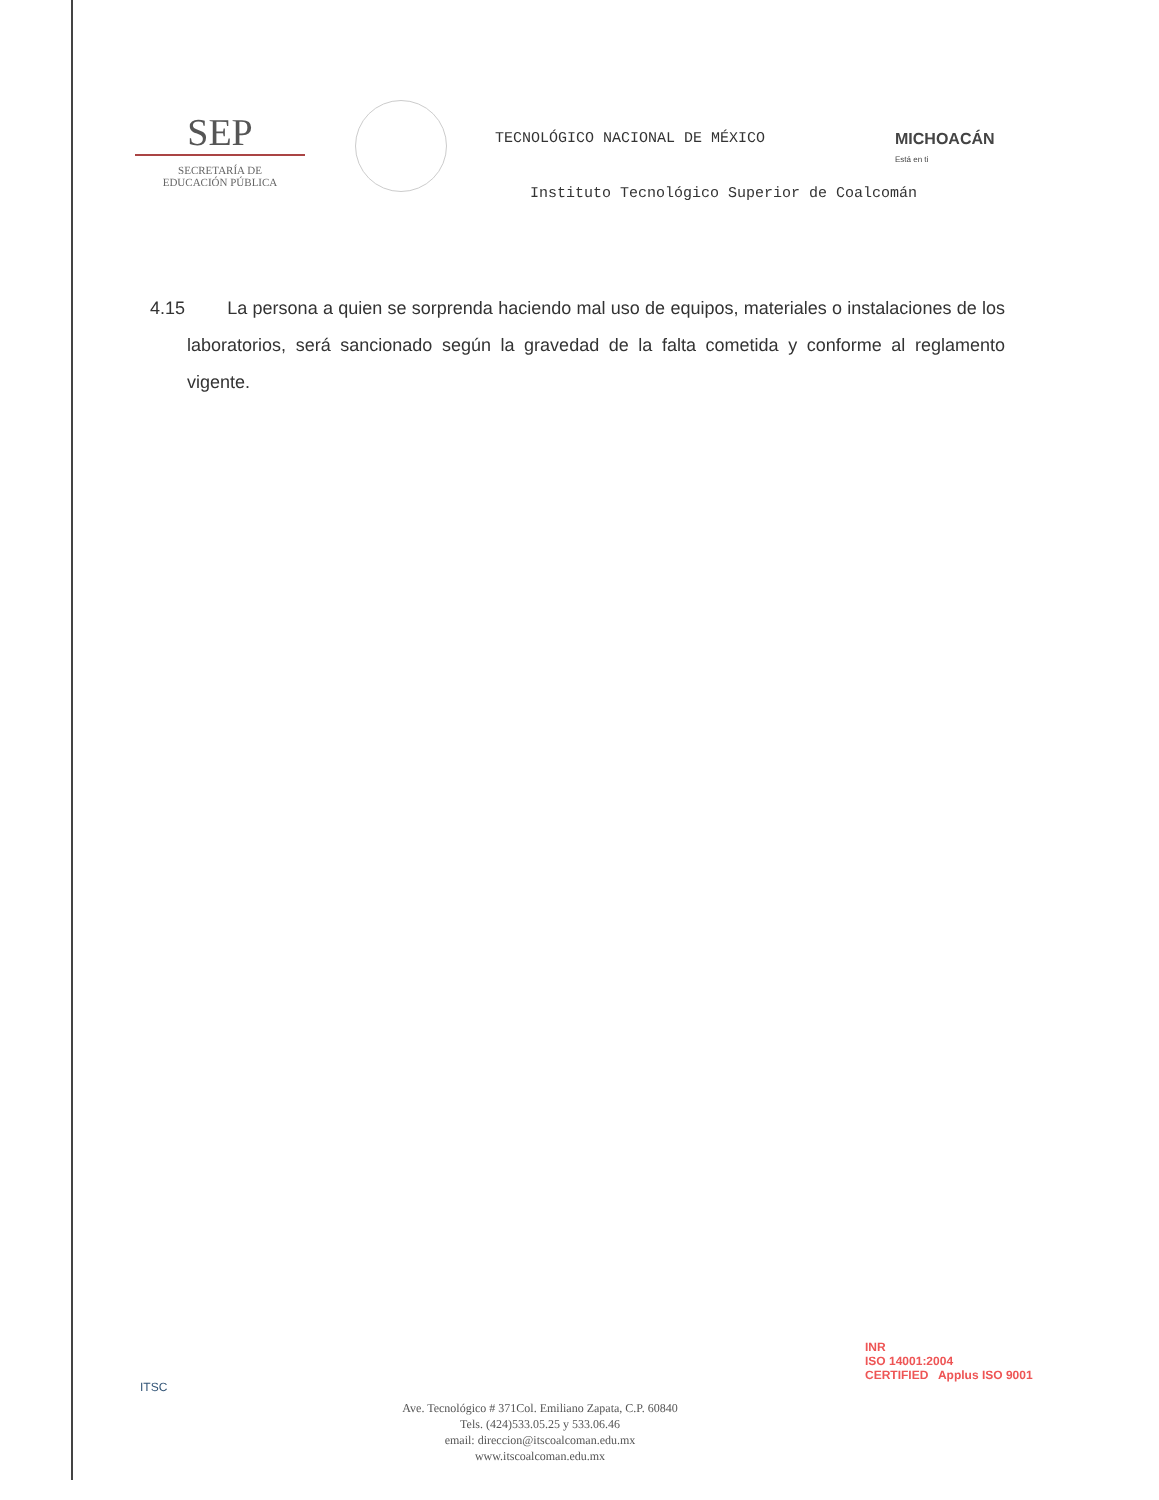SEP
SECRETARÍA DE
EDUCACIÓN PÚBLICA
TECNOLÓGICO NACIONAL DE MÉXICO MICHOACÁN Está en ti
Instituto Tecnológico Superior de Coalcomán
4.15 La persona a quien se sorprenda haciendo mal uso de equipos, materiales o instalaciones de los laboratorios, será sancionado según la gravedad de la falta cometida y conforme al reglamento vigente.
ITSC
Ave. Tecnológico # 371Col. Emiliano Zapata, C.P. 60840
Tels. (424)533.05.25 y 533.06.46
email: direccion@itscoalcoman.edu.mx
www.itscoalcoman.edu.mx
INR
ISO 14001:2004
CERTIFIED Applus ISO 9001